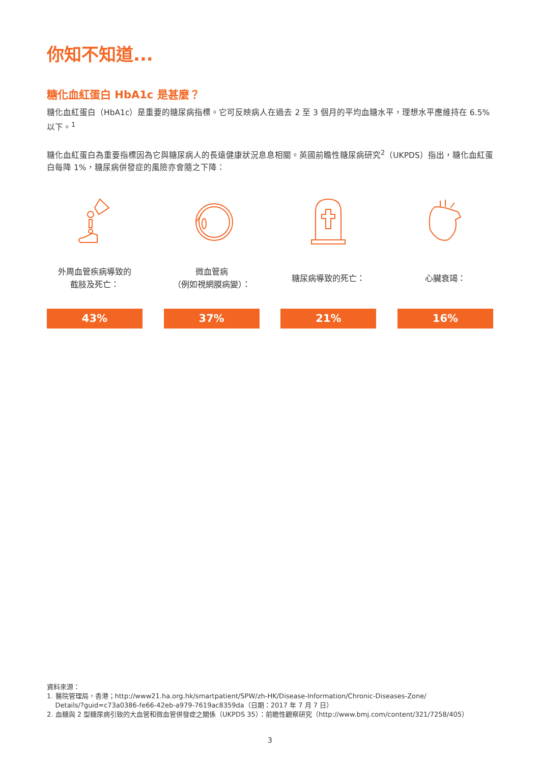你知不知道...
糖化血紅蛋白 HbA1c 是甚麼？
糖化血紅蛋白（HbA1c）是重要的糖尿病指標。它可反映病人在過去 2 至 3 個月的平均血糖水平，理想水平應維持在 6.5% 以下。<sup>1</sup>
糖化血紅蛋白為重要指標因為它與糖尿病人的長遠健康狀況息息相關。英國前瞻性糖尿病研究<sup>2</sup>（UKPDS）指出，糖化血紅蛋白每降 1%，糖尿病併發症的風險亦會隨之下降：
外周血管疾病導致的
截肢及死亡：
43%
微血管病
（例如視網膜病變）：
37%
糖尿病導致的死亡：
21%
心臟衰竭：
16%
資料來源：
1. 醫院管理局，香港；http://www21.ha.org.hk/smartpatient/SPW/zh-HK/Disease-Information/Chronic-Diseases-Zone/
Details/?guid=c73a0386-fe66-42eb-a979-7619ac8359da（日期：2017 年 7 月 7 日）
2. 血糖與 2 型糖尿病引致的大血管和微血管併發症之關係（UKPDS 35）：前瞻性觀察研究（http://www.bmj.com/content/321/7258/405）
3